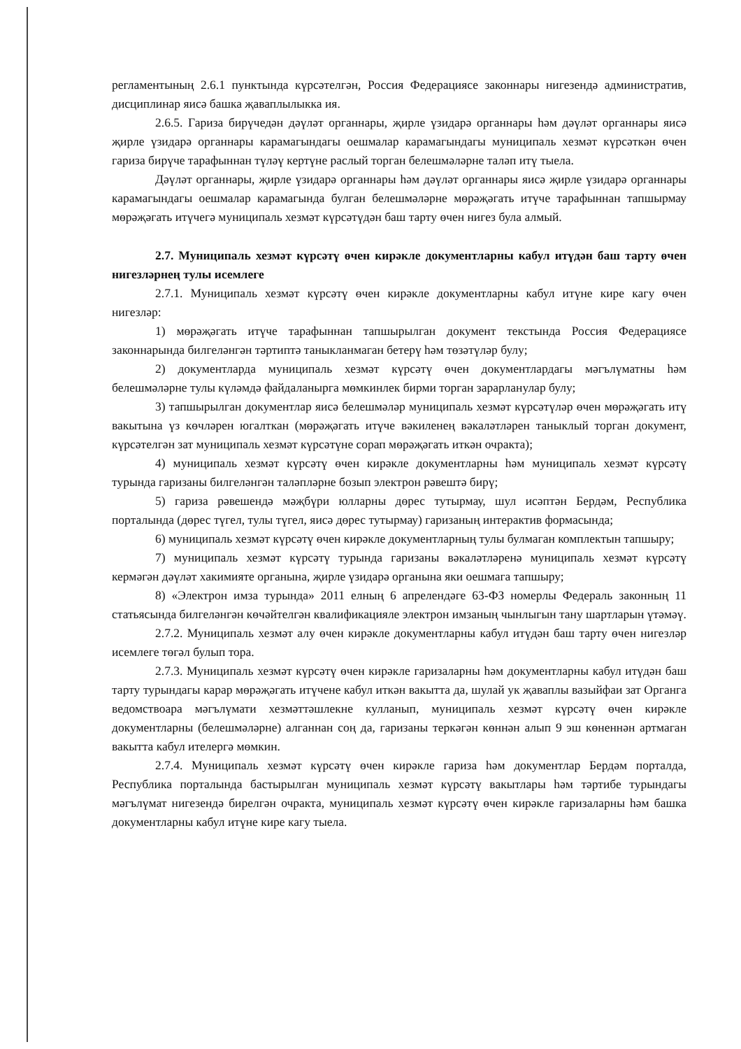регламентының 2.6.1 пунктында күрсәтелгән, Россия Федерациясе законнары нигезендә административ, дисциплинар яисә башка җаваплылыкка ия.
2.6.5. Гариза бирүчедән дәүләт органнары, җирле үзидарә органнары һәм дәүләт органнары яисә җирле үзидарә органнары карамагындагы оешмалар карамагындагы муниципаль хезмәт күрсәткән өчен гариза бирүче тарафыннан түләү кертүне раслый торган белешмәләрне таләп итү тыела.
Дәүләт органнары, җирле үзидарә органнары һәм дәүләт органнары яисә җирле үзидарә органнары карамагындагы оешмалар карамагында булган белешмәләрне мөрәҗәгать итүче тарафыннан тапшырмау мөрәҗәгать итүчегә муниципаль хезмәт күрсәтүдән баш тарту өчен нигез була алмый.
2.7. Муниципаль хезмәт күрсәтү өчен кирәкле документларны кабул итүдән баш тарту өчен нигезләрнең тулы исемлеге
2.7.1. Муниципаль хезмәт күрсәтү өчен кирәкле документларны кабул итүне кире кагу өчен нигезләр:
1) мөрәҗәгать итүче тарафыннан тапшырылган документ текстында Россия Федерациясе законнарында билгеләнгән тәртиптә таныкланмаган бетерү һәм төзәтүләр булу;
2) документларда муниципаль хезмәт күрсәтү өчен документлардагы мәгълүматны һәм белешмәләрне тулы күләмдә файдаланырга мөмкинлек бирми торган зарарланулар булу;
3) тапшырылган документлар яисә белешмәләр муниципаль хезмәт күрсәтүләр өчен мөрәҗәгать итү вакытына үз көчләрен югалткан (мөрәҗәгать итүче вәкиленең вәкаләтләрен таныклый торган документ, күрсәтелгән зат муниципаль хезмәт күрсәтүне сорап мөрәҗәгать иткән очракта);
4) муниципаль хезмәт күрсәтү өчен кирәкле документларны һәм муниципаль хезмәт күрсәтү турында гаризаны билгеләнгән таләпләрне бозып электрон рәвештә бирү;
5) гариза рәвешендә мәҗбүри юлларны дөрес тутырмау, шул исәптән Бердәм, Республика порталында (дөрес түгел, тулы түгел, яисә дөрес тутырмау) гаризаның интерактив формасында;
6) муниципаль хезмәт күрсәтү өчен кирәкле документларның тулы булмаган комплектын тапшыру;
7) муниципаль хезмәт күрсәтү турында гаризаны вәкаләтләренә муниципаль хезмәт күрсәтү кермәгән дәүләт хакимияте органына, җирле үзидарә органына яки оешмага тапшыру;
8) «Электрон имза турында» 2011 елның 6 апрелендәге 63-ФЗ номерлы Федераль законның 11 статьясында билгеләнгән көчәйтелгән квалификацияле электрон имзаның чынлыгын тану шартларын үтәмәү.
2.7.2. Муниципаль хезмәт алу өчен кирәкле документларны кабул итүдән баш тарту өчен нигезләр исемлеге төгәл булып тора.
2.7.3. Муниципаль хезмәт күрсәтү өчен кирәкле гаризаларны һәм документларны кабул итүдән баш тарту турындагы карар мөрәҗәгать итүчене кабул иткән вакытта да, шулай ук җаваплы вазыйфаи зат Органга ведомствоара мәгълүмати хезмәттәшлекне кулланып, муниципаль хезмәт күрсәтү өчен кирәкле документларны (белешмәләрне) алганнан соң да, гаризаны теркәгән көннән алып 9 эш көненнән артмаган вакытта кабул ителергә мөмкин.
2.7.4. Муниципаль хезмәт күрсәтү өчен кирәкле гариза һәм документлар Бердәм порталда, Республика порталында бастырылган муниципаль хезмәт күрсәтү вакытлары һәм тәртибе турындагы мәгълүмат нигезендә бирелгән очракта, муниципаль хезмәт күрсәтү өчен кирәкле гаризаларны һәм башка документларны кабул итүне кире кагу тыела.